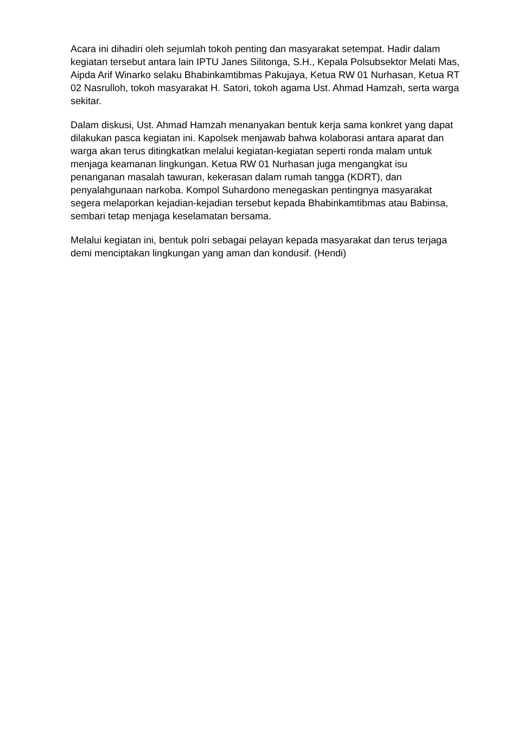Acara ini dihadiri oleh sejumlah tokoh penting dan masyarakat setempat. Hadir dalam kegiatan tersebut antara lain IPTU Janes Silitonga, S.H., Kepala Polsubsektor Melati Mas, Aipda Arif Winarko selaku Bhabinkamtibmas Pakujaya, Ketua RW 01 Nurhasan, Ketua RT 02 Nasrulloh, tokoh masyarakat H. Satori, tokoh agama Ust. Ahmad Hamzah, serta warga sekitar.
Dalam diskusi, Ust. Ahmad Hamzah menanyakan bentuk kerja sama konkret yang dapat dilakukan pasca kegiatan ini. Kapolsek menjawab bahwa kolaborasi antara aparat dan warga akan terus ditingkatkan melalui kegiatan-kegiatan seperti ronda malam untuk menjaga keamanan lingkungan. Ketua RW 01 Nurhasan juga mengangkat isu penanganan masalah tawuran, kekerasan dalam rumah tangga (KDRT), dan penyalahgunaan narkoba. Kompol Suhardono menegaskan pentingnya masyarakat segera melaporkan kejadian-kejadian tersebut kepada Bhabinkamtibmas atau Babinsa, sembari tetap menjaga keselamatan bersama.
Melalui kegiatan ini, bentuk polri sebagai pelayan kepada masyarakat dan terus terjaga demi menciptakan lingkungan yang aman dan kondusif. (Hendi)